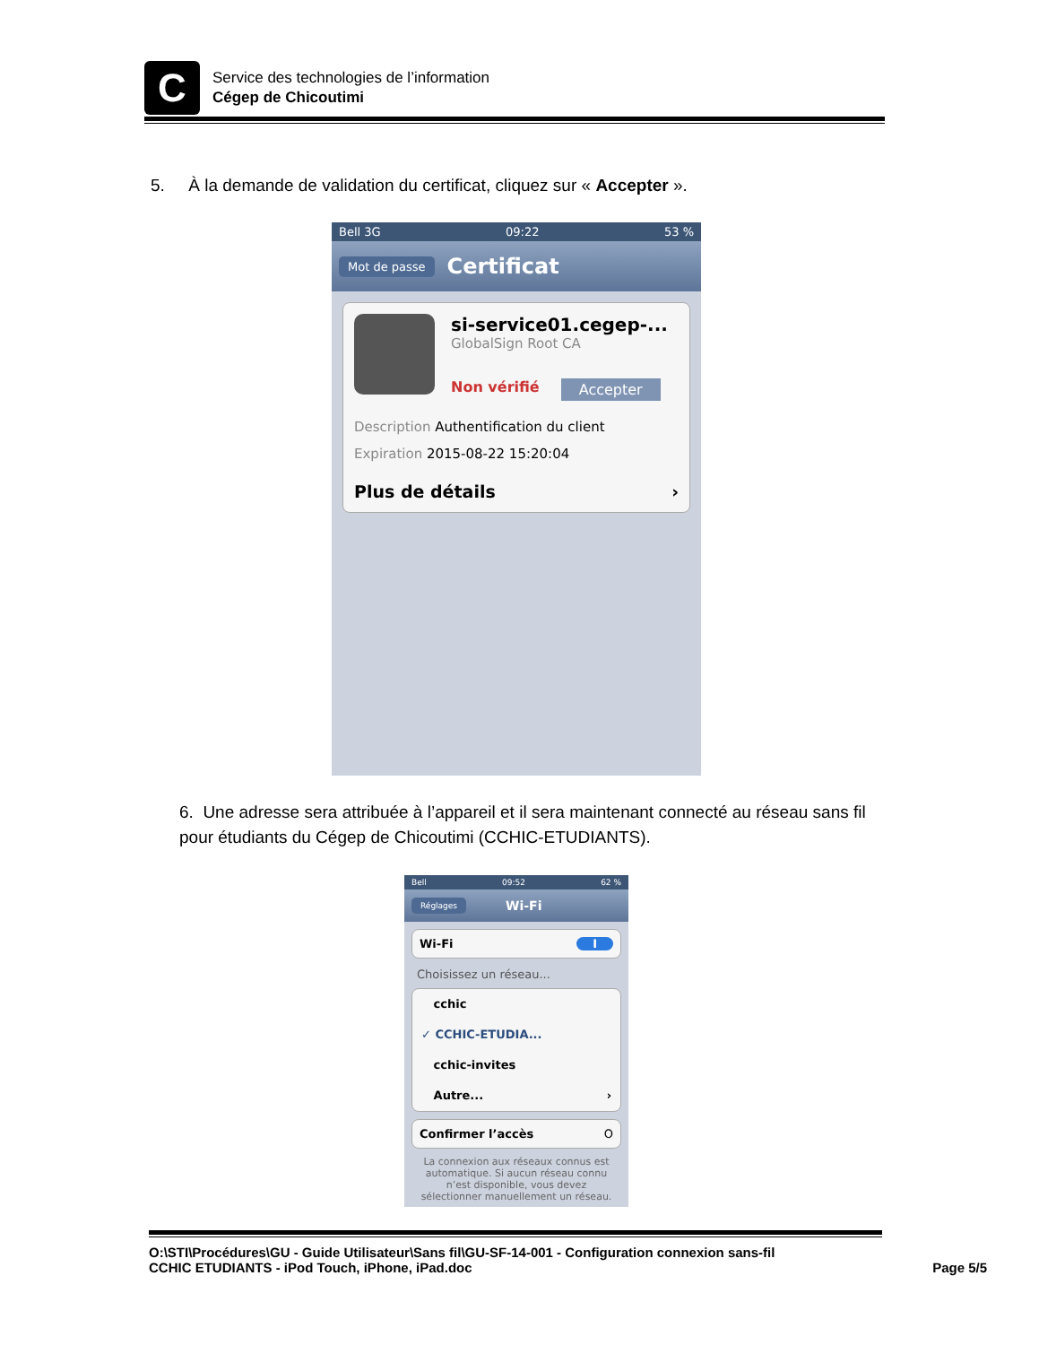C
Service des technologies de l’information
Cégep de Chicoutimi
5. À la demande de validation du certificat, cliquez sur « Accepter ».
Bell 3G 09:22 53 %
Mot de passe Certificat
si-service01.cegep-...
GlobalSign Root CA
Non vérifié Accepter
Description Authentification du client
Expiration 2015-08-22 15:20:04
Plus de détails ›
6. Une adresse sera attribuée à l’appareil et il sera maintenant connecté au réseau sans fil pour étudiants du Cégep de Chicoutimi (CCHIC-ETUDIANTS).
Bell 09:52 62 %
Réglages Wi-Fi
Wi-Fi I
Choisissez un réseau...
cchic
✓ CCHIC-ETUDIA...
cchic-invites
Autre... ›
Confirmer l’accès O
La connexion aux réseaux connus est automatique. Si aucun réseau connu n’est disponible, vous devez sélectionner manuellement un réseau.
O:\STI\Procédures\GU - Guide Utilisateur\Sans fil\GU-SF-14-001 - Configuration connexion sans-fil
CCHIC ETUDIANTS - iPod Touch, iPhone, iPad.doc Page 5/5